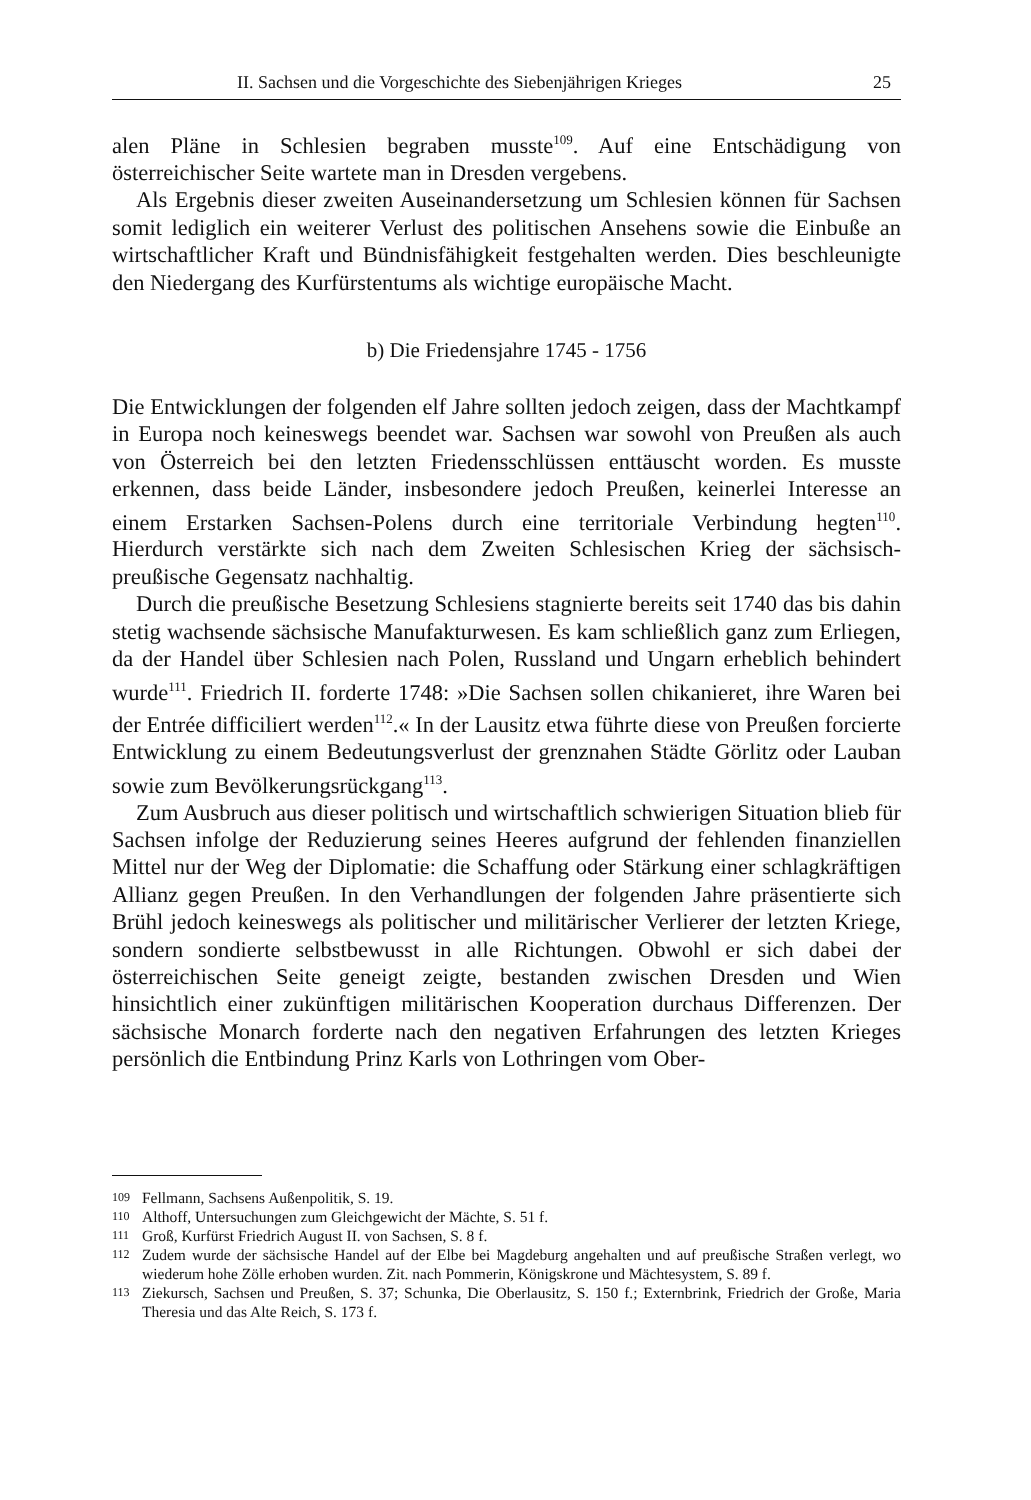II. Sachsen und die Vorgeschichte des Siebenjährigen Krieges 25
alen Pläne in Schlesien begraben musste<sup>109</sup>. Auf eine Entschädigung von österreichischer Seite wartete man in Dresden vergebens.
Als Ergebnis dieser zweiten Auseinandersetzung um Schlesien können für Sachsen somit lediglich ein weiterer Verlust des politischen Ansehens sowie die Einbuße an wirtschaftlicher Kraft und Bündnisfähigkeit festgehalten werden. Dies beschleunigte den Niedergang des Kurfürstentums als wichtige europäische Macht.
b) Die Friedensjahre 1745 - 1756
Die Entwicklungen der folgenden elf Jahre sollten jedoch zeigen, dass der Machtkampf in Europa noch keineswegs beendet war. Sachsen war sowohl von Preußen als auch von Österreich bei den letzten Friedensschlüssen enttäuscht worden. Es musste erkennen, dass beide Länder, insbesondere jedoch Preußen, keinerlei Interesse an einem Erstarken Sachsen-Polens durch eine territoriale Verbindung hegten<sup>110</sup>. Hierdurch verstärkte sich nach dem Zweiten Schlesischen Krieg der sächsisch-preußische Gegensatz nachhaltig.
Durch die preußische Besetzung Schlesiens stagnierte bereits seit 1740 das bis dahin stetig wachsende sächsische Manufakturwesen. Es kam schließlich ganz zum Erliegen, da der Handel über Schlesien nach Polen, Russland und Ungarn erheblich behindert wurde<sup>111</sup>. Friedrich II. forderte 1748: »Die Sachsen sollen chikanieret, ihre Waren bei der Entrée difficiliert werden<sup>112</sup>.« In der Lausitz etwa führte diese von Preußen forcierte Entwicklung zu einem Bedeutungsverlust der grenznahen Städte Görlitz oder Lauban sowie zum Bevölkerungsrückgang<sup>113</sup>.
Zum Ausbruch aus dieser politisch und wirtschaftlich schwierigen Situation blieb für Sachsen infolge der Reduzierung seines Heeres aufgrund der fehlenden finanziellen Mittel nur der Weg der Diplomatie: die Schaffung oder Stärkung einer schlagkräftigen Allianz gegen Preußen. In den Verhandlungen der folgenden Jahre präsentierte sich Brühl jedoch keineswegs als politischer und militärischer Verlierer der letzten Kriege, sondern sondierte selbstbewusst in alle Richtungen. Obwohl er sich dabei der österreichischen Seite geneigt zeigte, bestanden zwischen Dresden und Wien hinsichtlich einer zukünftigen militärischen Kooperation durchaus Differenzen. Der sächsische Monarch forderte nach den negativen Erfahrungen des letzten Krieges persönlich die Entbindung Prinz Karls von Lothringen vom Ober-
109 Fellmann, Sachsens Außenpolitik, S. 19.
110 Althoff, Untersuchungen zum Gleichgewicht der Mächte, S. 51 f.
111 Groß, Kurfürst Friedrich August II. von Sachsen, S. 8 f.
112 Zudem wurde der sächsische Handel auf der Elbe bei Magdeburg angehalten und auf preußische Straßen verlegt, wo wiederum hohe Zölle erhoben wurden. Zit. nach Pommerin, Königskrone und Mächtesystem, S. 89 f.
113 Ziekursch, Sachsen und Preußen, S. 37; Schunka, Die Oberlausitz, S. 150 f.; Externbrink, Friedrich der Große, Maria Theresia und das Alte Reich, S. 173 f.